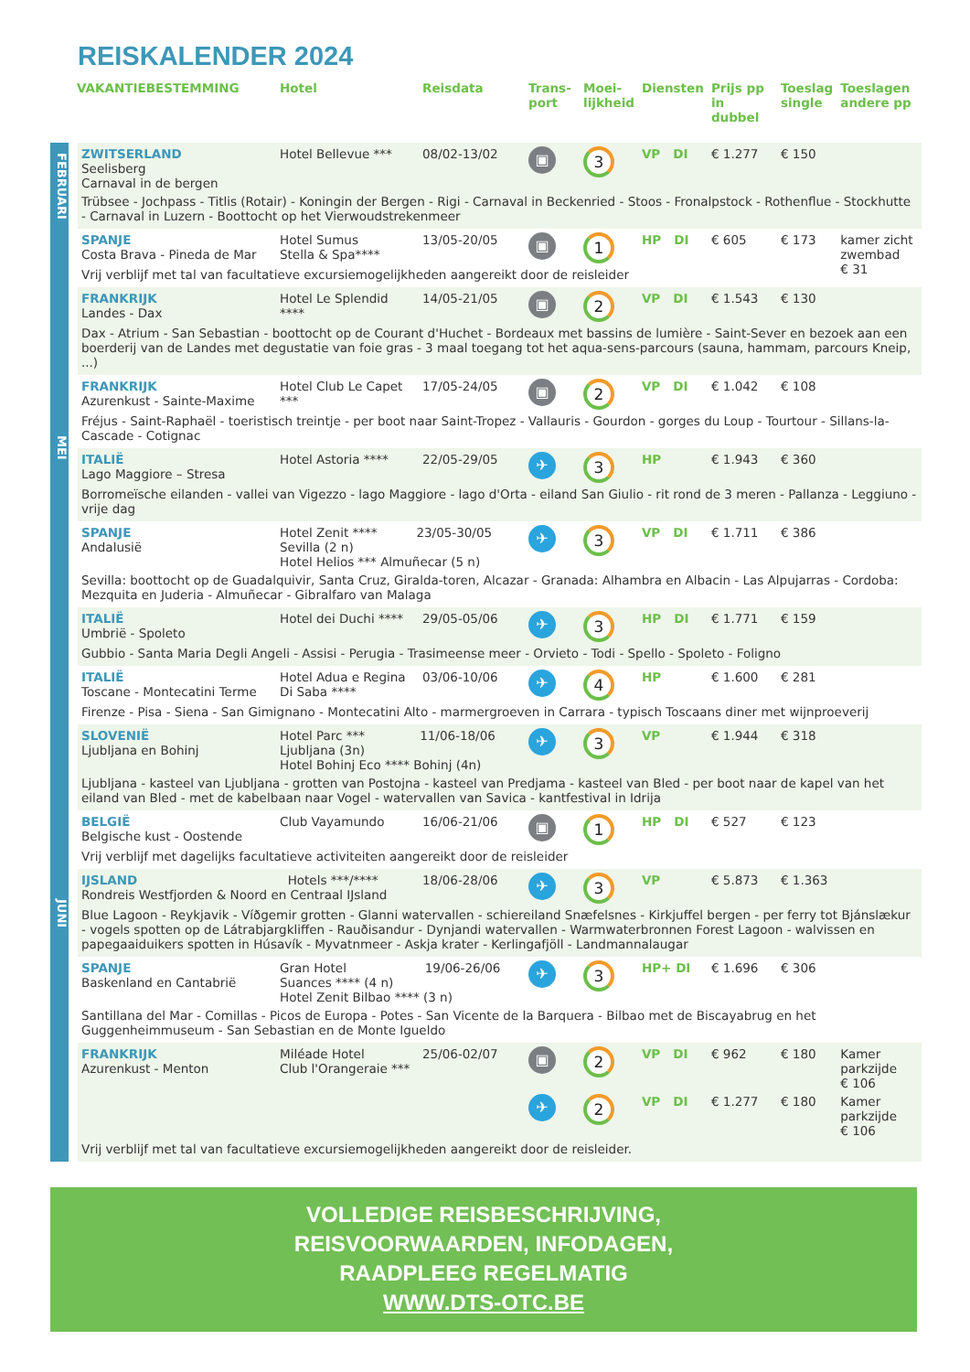REISKALENDER 2024
| | VAKANTIEBESTEMMING | Hotel | Reisdata | Trans- port | Moei- lijkheid | Diensten | Prijs pp in dubbel | Toeslag single | Toeslagen andere pp |
| --- | --- | --- | --- | --- | --- | --- | --- | --- | --- |
| FEBRUARI | ZWITSERLAND Seelisberg Carnaval in de bergen | Hotel Bellevue *** | 08/02-13/02 | ▣ | 3 | VP DI | € 1.277 | € 150 | |
| | Trübsee - Jochpass - Titlis (Rotair) - Koningin der Bergen - Rigi - Carnaval in Beckenried - Stoos - Fronalpstock - Rothenflue - Stockhutte - Carnaval in Luzern - Boottocht op het Vierwoudstrekenmeer | | | | | | | | |
| MEI | SPANJE Costa Brava - Pineda de Mar | Hotel Sumus Stella & Spa**** | 13/05-20/05 | ▣ | 1 | HP DI | € 605 | € 173 | kamer zicht zwembad € 31 |
| | Vrij verblijf met tal van facultatieve excursiemogelijkheden aangereikt door de reisleider | | | | | | | | |
| | FRANKRIJK Landes - Dax | Hotel Le Splendid **** | 14/05-21/05 | ▣ | 2 | VP DI | € 1.543 | € 130 | |
| | Dax - Atrium - San Sebastian - boottocht op de Courant d'Huchet - Bordeaux met bassins de lumière - Saint-Sever en bezoek aan een boerderij van de Landes met degustatie van foie gras - 3 maal toegang tot het aqua-sens-parcours (sauna, hammam, parcours Kneip, ...) | | | | | | | | |
| | FRANKRIJK Azurenkust - Sainte-Maxime | Hotel Club Le Capet *** | 17/05-24/05 | ▣ | 2 | VP DI | € 1.042 | € 108 | |
| | Fréjus - Saint-Raphaël - toeristisch treintje - per boot naar Saint-Tropez - Vallauris - Gourdon - gorges du Loup - Tourtour - Sillans-la-Cascade - Cotignac | | | | | | | | |
| | ITALIË Lago Maggiore – Stresa | Hotel Astoria **** | 22/05-29/05 | ✈ | 3 | HP | € 1.943 | € 360 | |
| | Borromeïsche eilanden - vallei van Vigezzo - lago Maggiore - lago d'Orta - eiland San Giulio - rit rond de 3 meren - Pallanza - Leggiuno - vrije dag | | | | | | | | |
| | SPANJE Andalusië | Hotel Zenit **** 23/05-30/05 Sevilla (2 n) Hotel Helios *** Almuñecar (5 n) | | ✈ | 3 | VP DI | € 1.711 | € 386 | |
| | Sevilla: boottocht op de Guadalquivir, Santa Cruz, Giralda-toren, Alcazar - Granada: Alhambra en Albacin - Las Alpujarras - Cordoba: Mezquita en Juderia - Almuñecar - Gibralfaro van Malaga | | | | | | | | |
| | ITALIË Umbrië - Spoleto | Hotel dei Duchi **** | 29/05-05/06 | ✈ | 3 | HP DI | € 1.771 | € 159 | |
| | Gubbio - Santa Maria Degli Angeli - Assisi - Perugia - Trasimeense meer - Orvieto - Todi - Spello - Spoleto - Foligno | | | | | | | | |
| JUNI | ITALIË Toscane - Montecatini Terme | Hotel Adua e Regina Di Saba **** | 03/06-10/06 | ✈ | 4 | HP | € 1.600 | € 281 | |
| | Firenze - Pisa - Siena - San Gimignano - Montecatini Alto - marmergroeven in Carrara - typisch Toscaans diner met wijnproeverij | | | | | | | | |
| | SLOVENIË Ljubljana en Bohinj | Hotel Parc *** 11/06-18/06 Ljubljana (3n) Hotel Bohinj Eco **** Bohinj (4n) | | ✈ | 3 | VP | € 1.944 | € 318 | |
| | Ljubljana - kasteel van Ljubljana - grotten van Postojna - kasteel van Predjama - kasteel van Bled - per boot naar de kapel van het eiland van Bled - met de kabelbaan naar Vogel - watervallen van Savica - kantfestival in Idrija | | | | | | | | |
| | BELGIË Belgische kust - Oostende | Club Vayamundo | 16/06-21/06 | ▣ | 1 | HP DI | € 527 | € 123 | |
| | Vrij verblijf met dagelijks facultatieve activiteiten aangereikt door de reisleider | | | | | | | | |
| | IJSLAND Hotels ***/**** Rondreis Westfjorden & Noord en Centraal IJsland | | 18/06-28/06 | ✈ | 3 | VP | € 5.873 | € 1.363 | |
| | Blue Lagoon - Reykjavik - Víðgemir grotten - Glanni watervallen - schiereiland Snæfelsnes - Kirkjuffel bergen - per ferry tot Bjánslækur - vogels spotten op de Látrabjargkliffen - Rauðisandur - Dynjandi watervallen - Warmwaterbronnen Forest Lagoon - walvissen en papegaaiduikers spotten in Húsavík - Myvatnmeer - Askja krater - Kerlingafjöll - Landmannalaugar | | | | | | | | |
| | SPANJE Baskenland en Cantabrië | Gran Hotel 19/06-26/06 Suances **** (4 n) Hotel Zenit Bilbao **** (3 n) | | ✈ | 3 | HP+ DI | € 1.696 | € 306 | |
| | Santillana del Mar - Comillas - Picos de Europa - Potes - San Vicente de la Barquera - Bilbao met de Biscayabrug en het Guggenheimmuseum - San Sebastian en de Monte Igueldo | | | | | | | | |
| | FRANKRIJK Azurenkust - Menton | Miléade Hotel Club l'Orangeraie *** | 25/06-02/07 | ▣ | 2 | VP DI | € 962 | € 180 | Kamer parkzijde € 106 |
| | | | | ✈ | 2 | VP DI | € 1.277 | € 180 | Kamer parkzijde € 106 |
| | Vrij verblijf met tal van facultatieve excursiemogelijkheden aangereikt door de reisleider. | | | | | | | | |
VOLLEDIGE REISBESCHRIJVING,
REISVOORWAARDEN, INFODAGEN,
RAADPLEEG REGELMATIG
WWW.DTS-OTC.BE